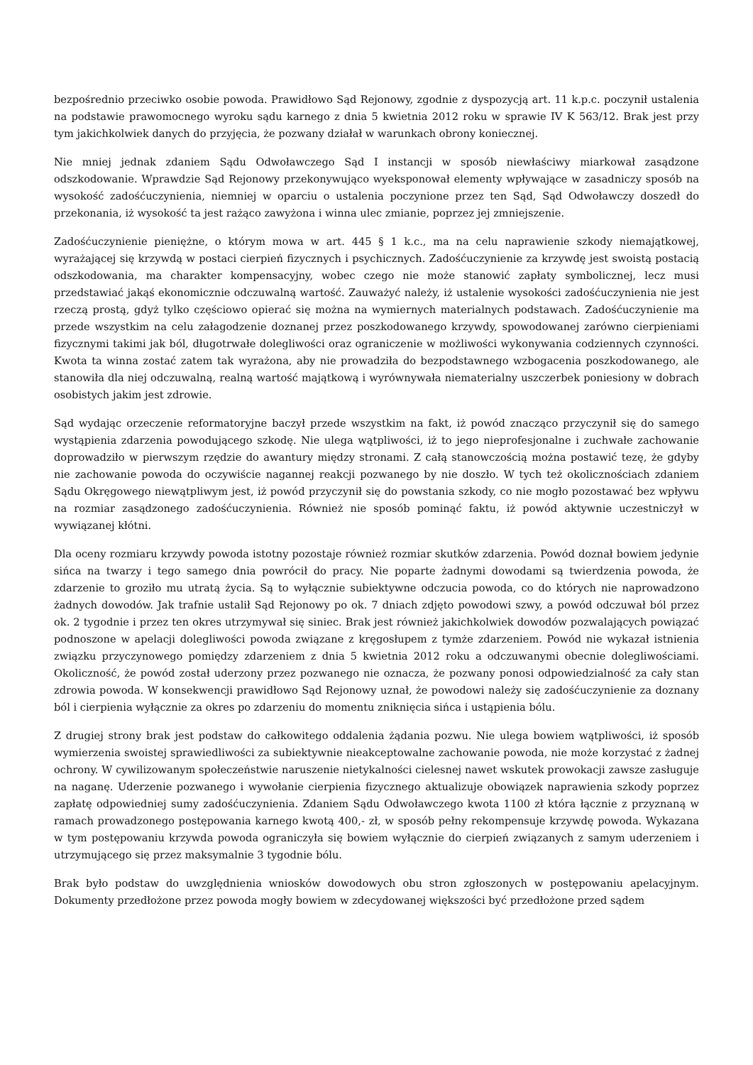bezpośrednio przeciwko osobie powoda. Prawidłowo Sąd Rejonowy, zgodnie z dyspozycją art. 11 k.p.c. poczynił ustalenia na podstawie prawomocnego wyroku sądu karnego z dnia 5 kwietnia 2012 roku w sprawie IV K 563/12. Brak jest przy tym jakichkolwiek danych do przyjęcia, że pozwany działał w warunkach obrony koniecznej.
Nie mniej jednak zdaniem Sądu Odwoławczego Sąd I instancji w sposób niewłaściwy miarkował zasądzone odszkodowanie. Wprawdzie Sąd Rejonowy przekonywująco wyeksponował elementy wpływające w zasadniczy sposób na wysokość zadośćuczynienia, niemniej w oparciu o ustalenia poczynione przez ten Sąd, Sąd Odwoławczy doszedł do przekonania, iż wysokość ta jest rażąco zawyżona i winna ulec zmianie, poprzez jej zmniejszenie.
Zadośćuczynienie pieniężne, o którym mowa w art. 445 § 1 k.c., ma na celu naprawienie szkody niemajątkowej, wyrażającej się krzywdą w postaci cierpień fizycznych i psychicznych. Zadośćuczynienie za krzywdę jest swoistą postacią odszkodowania, ma charakter kompensacyjny, wobec czego nie może stanowić zapłaty symbolicznej, lecz musi przedstawiać jakąś ekonomicznie odczuwalną wartość. Zauważyć należy, iż ustalenie wysokości zadośćuczynienia nie jest rzeczą prostą, gdyż tylko częściowo opierać się można na wymiernych materialnych podstawach. Zadośćuczynienie ma przede wszystkim na celu załagodzenie doznanej przez poszkodowanego krzywdy, spowodowanej zarówno cierpieniami fizycznymi takimi jak ból, długotrwałe dolegliwości oraz ograniczenie w możliwości wykonywania codziennych czynności. Kwota ta winna zostać zatem tak wyrażona, aby nie prowadziła do bezpodstawnego wzbogacenia poszkodowanego, ale stanowiła dla niej odczuwalną, realną wartość majątkową i wyrównywała niematerialny uszczerbek poniesiony w dobrach osobistych jakim jest zdrowie.
Sąd wydając orzeczenie reformatoryjne baczył przede wszystkim na fakt, iż powód znacząco przyczynił się do samego wystąpienia zdarzenia powodującego szkodę. Nie ulega wątpliwości, iż to jego nieprofesjonalne i zuchwałe zachowanie doprowadziło w pierwszym rzędzie do awantury między stronami. Z całą stanowczością można postawić tezę, że gdyby nie zachowanie powoda do oczywiście nagannej reakcji pozwanego by nie doszło. W tych też okolicznościach zdaniem Sądu Okręgowego niewątpliwym jest, iż powód przyczynił się do powstania szkody, co nie mogło pozostawać bez wpływu na rozmiar zasądzonego zadośćuczynienia. Również nie sposób pominąć faktu, iż powód aktywnie uczestniczył w wywiązanej kłótni.
Dla oceny rozmiaru krzywdy powoda istotny pozostaje również rozmiar skutków zdarzenia. Powód doznał bowiem jedynie sińca na twarzy i tego samego dnia powrócił do pracy. Nie poparte żadnymi dowodami są twierdzenia powoda, że zdarzenie to groziło mu utratą życia. Są to wyłącznie subiektywne odczucia powoda, co do których nie naprowadzono żadnych dowodów. Jak trafnie ustalił Sąd Rejonowy po ok. 7 dniach zdjęto powodowi szwy, a powód odczuwał ból przez ok. 2 tygodnie i przez ten okres utrzymywał się siniec. Brak jest również jakichkolwiek dowodów pozwalających powiązać podnoszone w apelacji dolegliwości powoda związane z kręgosłupem z tymże zdarzeniem. Powód nie wykazał istnienia związku przyczynowego pomiędzy zdarzeniem z dnia 5 kwietnia 2012 roku a odczuwanymi obecnie dolegliwościami. Okoliczność, że powód został uderzony przez pozwanego nie oznacza, że pozwany ponosi odpowiedzialność za cały stan zdrowia powoda. W konsekwencji prawidłowo Sąd Rejonowy uznał, że powodowi należy się zadośćuczynienie za doznany ból i cierpienia wyłącznie za okres po zdarzeniu do momentu zniknięcia sińca i ustąpienia bólu.
Z drugiej strony brak jest podstaw do całkowitego oddalenia żądania pozwu. Nie ulega bowiem wątpliwości, iż sposób wymierzenia swoistej sprawiedliwości za subiektywnie nieakceptowalne zachowanie powoda, nie może korzystać z żadnej ochrony. W cywilizowanym społeczeństwie naruszenie nietykalności cielesnej nawet wskutek prowokacji zawsze zasługuje na naganę. Uderzenie pozwanego i wywołanie cierpienia fizycznego aktualizuje obowiązek naprawienia szkody poprzez zapłatę odpowiedniej sumy zadośćuczynienia. Zdaniem Sądu Odwoławczego kwota 1100 zł która łącznie z przyznaną w ramach prowadzonego postępowania karnego kwotą 400,- zł, w sposób pełny rekompensuje krzywdę powoda. Wykazana w tym postępowaniu krzywda powoda ograniczyła się bowiem wyłącznie do cierpień związanych z samym uderzeniem i utrzymującego się przez maksymalnie 3 tygodnie bólu.
Brak było podstaw do uwzględnienia wniosków dowodowych obu stron zgłoszonych w postępowaniu apelacyjnym. Dokumenty przedłożone przez powoda mogły bowiem w zdecydowanej większości być przedłożone przed sądem